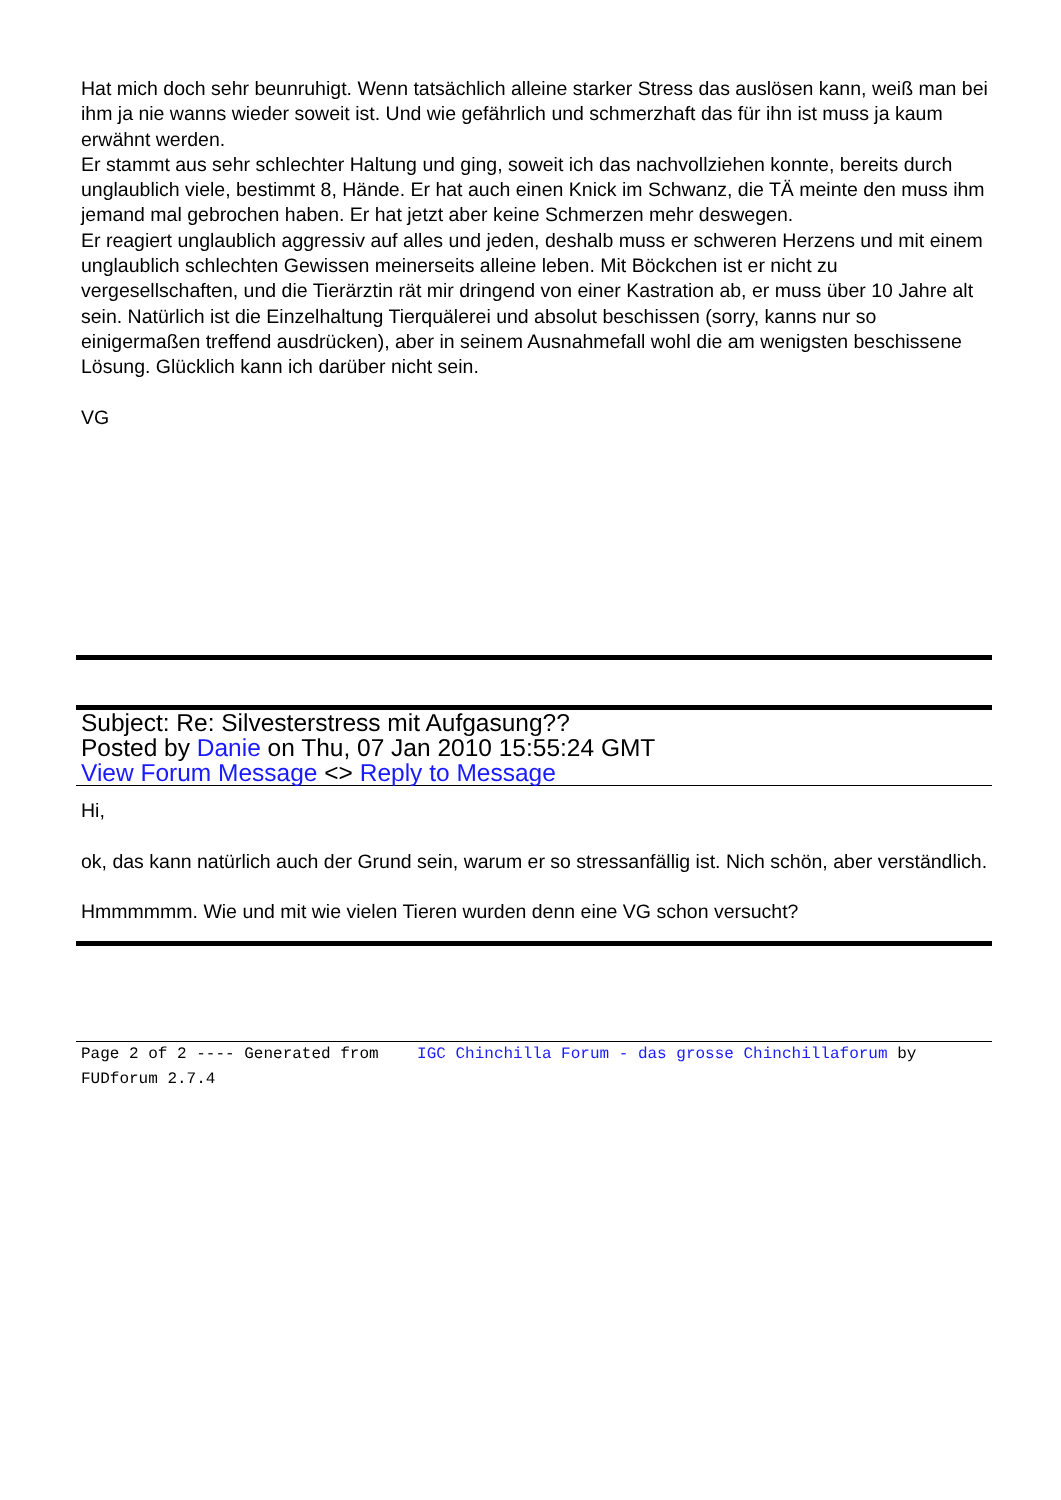Hat mich doch sehr beunruhigt. Wenn tatsächlich alleine starker Stress das auslösen kann, weiß man bei ihm ja nie wanns wieder soweit ist. Und wie gefährlich und schmerzhaft das für ihn ist muss ja kaum erwähnt werden.
Er stammt aus sehr schlechter Haltung und ging, soweit ich das nachvollziehen konnte, bereits durch unglaublich viele, bestimmt 8, Hände. Er hat auch einen Knick im Schwanz, die TÄ meinte den muss ihm jemand mal gebrochen haben. Er hat jetzt aber keine Schmerzen mehr deswegen.
Er reagiert unglaublich aggressiv auf alles und jeden, deshalb muss er schweren Herzens und mit einem unglaublich schlechten Gewissen meinerseits alleine leben. Mit Böckchen ist er nicht zu vergesellschaften, und die Tierärztin rät mir dringend von einer Kastration ab, er muss über 10 Jahre alt sein. Natürlich ist die Einzelhaltung Tierquälerei und absolut beschissen (sorry, kanns nur so einigermaßen treffend ausdrücken), aber in seinem Ausnahmefall wohl die am wenigsten beschissene Lösung. Glücklich kann ich darüber nicht sein.
VG
Subject: Re: Silvesterstress mit Aufgasung??
Posted by Danie on Thu, 07 Jan 2010 15:55:24 GMT
View Forum Message <> Reply to Message
Hi,
ok, das kann natürlich auch der Grund sein, warum er so stressanfällig ist. Nich schön, aber verständlich.
Hmmmmmm. Wie und mit wie vielen Tieren wurden denn eine VG schon versucht?
Page 2 of 2 ---- Generated from IGC Chinchilla Forum - das grosse Chinchillaforum by FUDforum 2.7.4